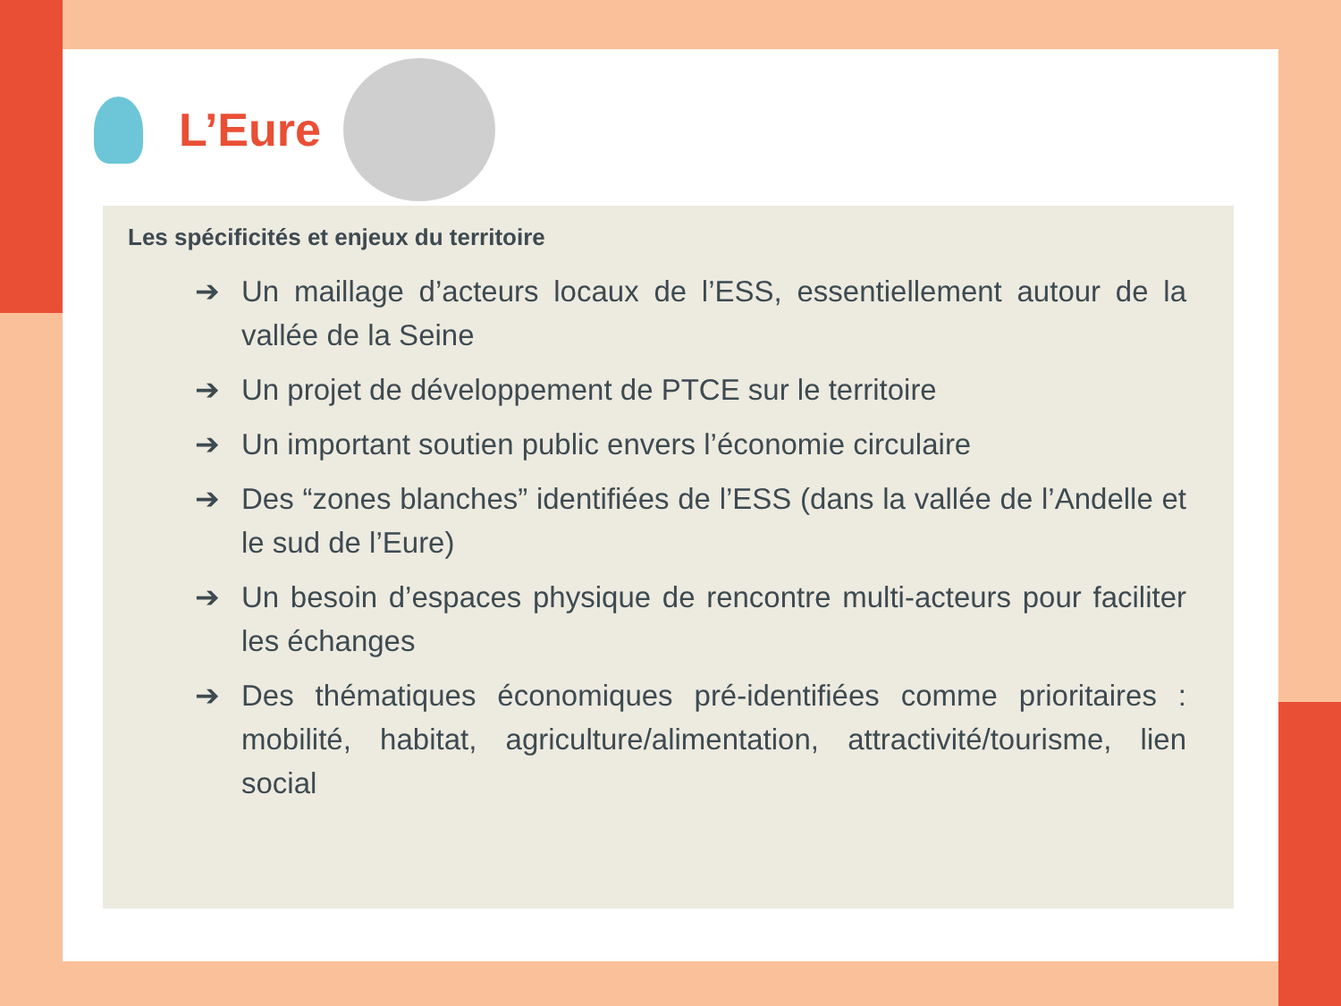L’Eure
Les spécificités et enjeux du territoire
➔ Un maillage d’acteurs locaux de l’ESS, essentiellement autour de la vallée de la Seine
➔ Un projet de développement de PTCE sur le territoire
➔ Un important soutien public envers l’économie circulaire
➔ Des “zones blanches” identifiées de l’ESS (dans la vallée de l’Andelle et le sud de l’Eure)
➔ Un besoin d’espaces physique de rencontre multi-acteurs pour faciliter les échanges
➔ Des thématiques économiques pré-identifiées comme prioritaires : mobilité, habitat, agriculture/alimentation, attractivité/tourisme, lien social